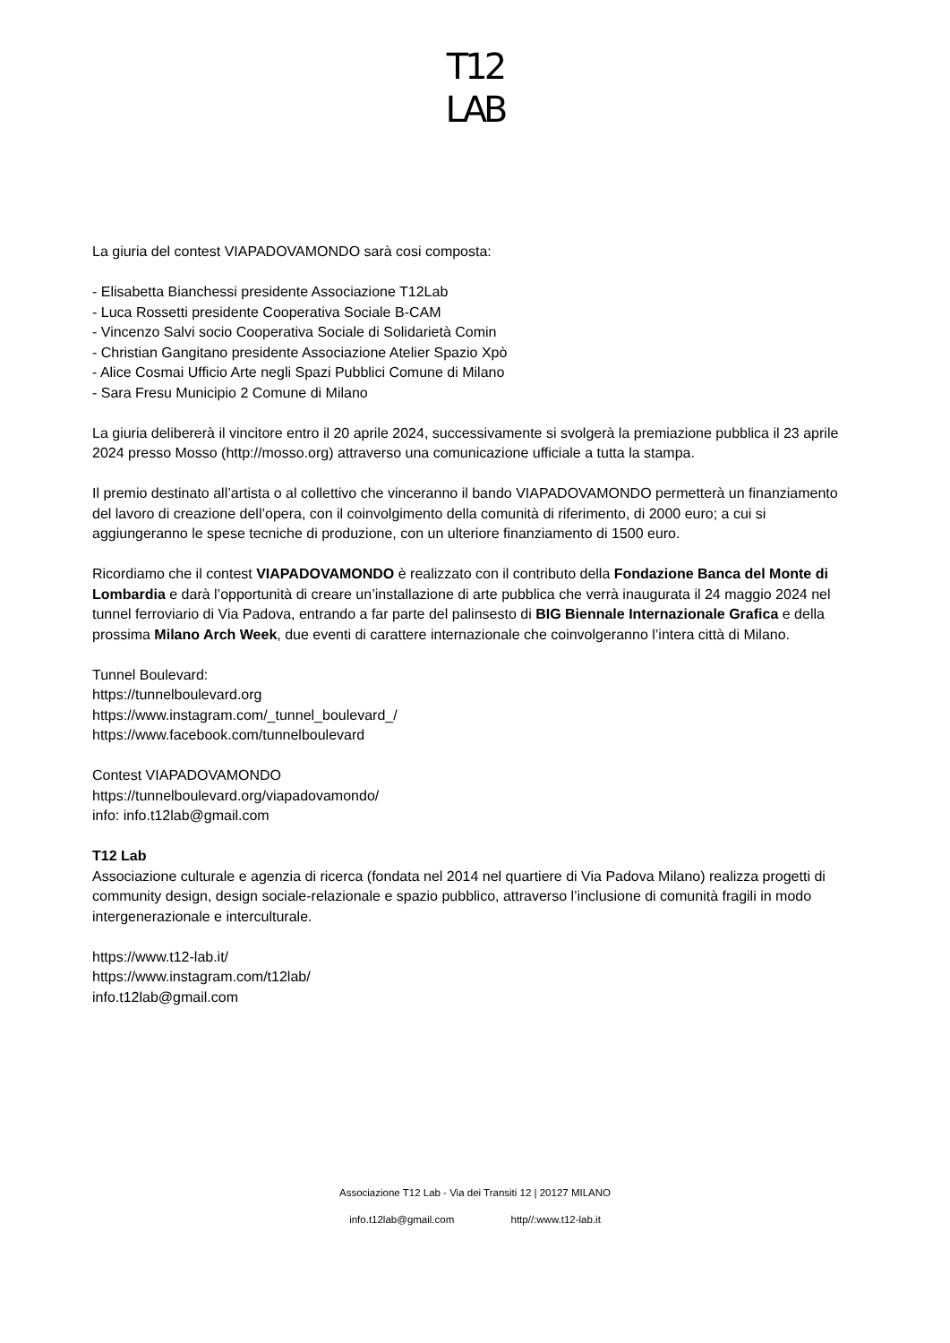T12
LAB
La giuria del contest VIAPADOVAMONDO sarà cosi composta:
- Elisabetta Bianchessi presidente Associazione T12Lab
- Luca Rossetti presidente Cooperativa Sociale B-CAM
- Vincenzo Salvi socio Cooperativa Sociale di Solidarietà Comin
- Christian Gangitano presidente Associazione Atelier Spazio Xpò
- Alice Cosmai Ufficio Arte negli Spazi Pubblici Comune di Milano
- Sara Fresu Municipio 2 Comune di Milano
La giuria delibererà il vincitore entro il 20 aprile 2024, successivamente si svolgerà la premiazione pubblica il 23 aprile 2024 presso Mosso (http://mosso.org) attraverso una comunicazione ufficiale a tutta la stampa.
Il premio destinato all’artista o al collettivo che vinceranno il bando VIAPADOVAMONDO permetterà un finanziamento del lavoro di creazione dell’opera, con il coinvolgimento della comunità di riferimento, di 2000 euro; a cui si aggiungeranno le spese tecniche di produzione, con un ulteriore finanziamento di 1500 euro.
Ricordiamo che il contest VIAPADOVAMONDO è realizzato con il contributo della Fondazione Banca del Monte di Lombardia e darà l’opportunità di creare un’installazione di arte pubblica che verrà inaugurata il 24 maggio 2024 nel tunnel ferroviario di Via Padova, entrando a far parte del palinsesto di BIG Biennale Internazionale Grafica e della prossima Milano Arch Week, due eventi di carattere internazionale che coinvolgeranno l’intera città di Milano.
Tunnel Boulevard:
https://tunnelboulevard.org
https://www.instagram.com/_tunnel_boulevard_/
https://www.facebook.com/tunnelboulevard
Contest VIAPADOVAMONDO
https://tunnelboulevard.org/viapadovamondo/
info: info.t12lab@gmail.com
T12 Lab
Associazione culturale e agenzia di ricerca (fondata nel 2014 nel quartiere di Via Padova Milano) realizza progetti di community design, design sociale-relazionale e spazio pubblico, attraverso l’inclusione di comunità fragili in modo intergenerazionale e interculturale.
https://www.t12-lab.it/
https://www.instagram.com/t12lab/
info.t12lab@gmail.com
Associazione T12 Lab - Via dei Transiti 12 | 20127 MILANO
info.t12lab@gmail.com http//:www.t12-lab.it